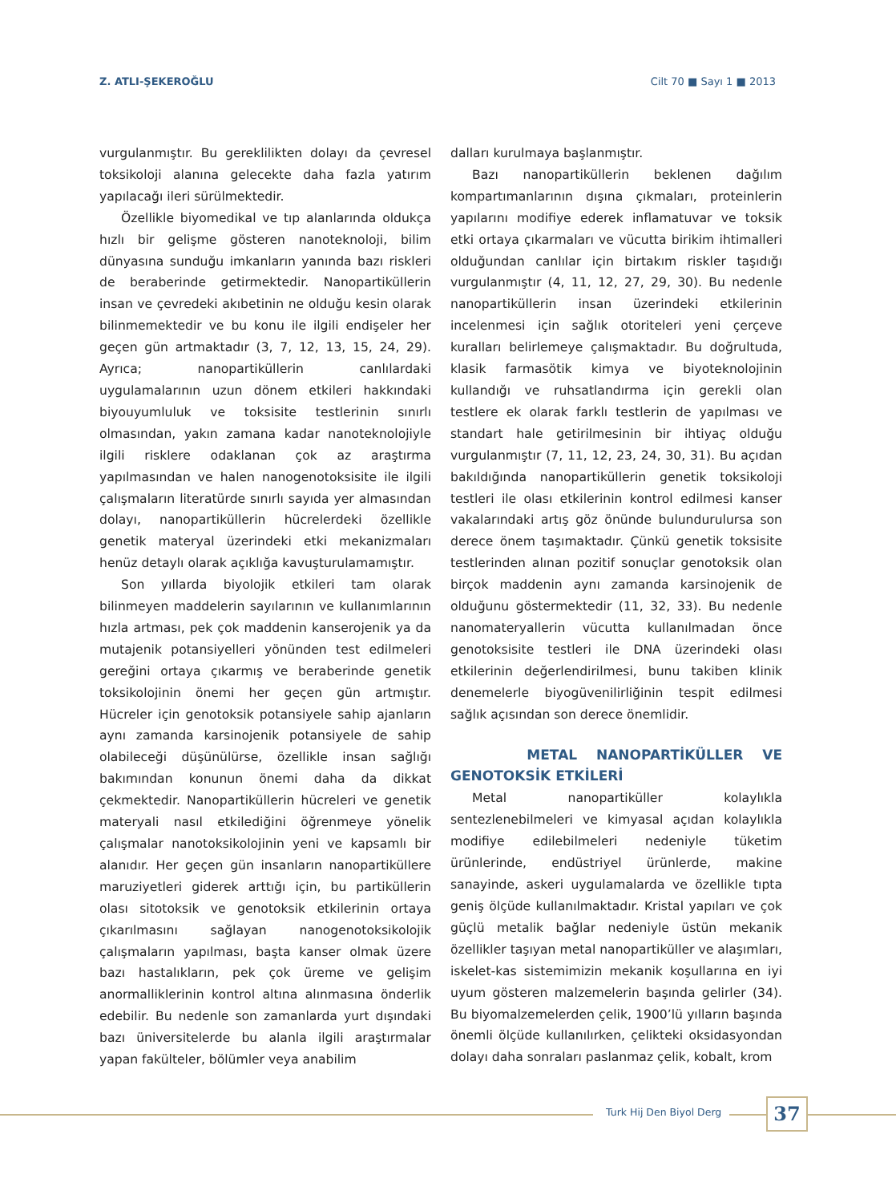Z. ATLI-ŞEKEROĞLU Cilt 70 ■ Sayı 1 ■ 2013
vurgulanmıştır. Bu gereklilikten dolayı da çevresel toksikoloji alanına gelecekte daha fazla yatırım yapılacağı ileri sürülmektedir.
Özellikle biyomedikal ve tıp alanlarında oldukça hızlı bir gelişme gösteren nanoteknoloji, bilim dünyasına sunduğu imkanların yanında bazı riskleri de beraberinde getirmektedir. Nanopartiküllerin insan ve çevredeki akıbetinin ne olduğu kesin olarak bilinmemektedir ve bu konu ile ilgili endişeler her geçen gün artmaktadır (3, 7, 12, 13, 15, 24, 29). Ayrıca; nanopartiküllerin canlılardaki uygulamalarının uzun dönem etkileri hakkındaki biyouyumluluk ve toksisite testlerinin sınırlı olmasından, yakın zamana kadar nanoteknolojiyle ilgili risklere odaklanan çok az araştırma yapılmasından ve halen nanogenotoksisite ile ilgili çalışmaların literatürde sınırlı sayıda yer almasından dolayı, nanopartiküllerin hücrelerdeki özellikle genetik materyal üzerindeki etki mekanizmaları henüz detaylı olarak açıklığa kavuşturulamamıştır.
Son yıllarda biyolojik etkileri tam olarak bilinmeyen maddelerin sayılarının ve kullanımlarının hızla artması, pek çok maddenin kanserojenik ya da mutajenik potansiyelleri yönünden test edilmeleri gereğini ortaya çıkarmış ve beraberinde genetik toksikolojinin önemi her geçen gün artmıştır. Hücreler için genotoksik potansiyele sahip ajanların aynı zamanda karsinojenik potansiyele de sahip olabileceği düşünülürse, özellikle insan sağlığı bakımından konunun önemi daha da dikkat çekmektedir. Nanopartiküllerin hücreleri ve genetik materyali nasıl etkilediğini öğrenmeye yönelik çalışmalar nanotoksikolojinin yeni ve kapsamlı bir alanıdır. Her geçen gün insanların nanopartiküllere maruziyetleri giderek arttığı için, bu partiküllerin olası sitotoksik ve genotoksik etkilerinin ortaya çıkarılmasını sağlayan nanogenotoksikolojik çalışmaların yapılması, başta kanser olmak üzere bazı hastalıkların, pek çok üreme ve gelişim anormalliklerinin kontrol altına alınmasına önderlik edebilir. Bu nedenle son zamanlarda yurt dışındaki bazı üniversitelerde bu alanla ilgili araştırmalar yapan fakülteler, bölümler veya anabilim
dalları kurulmaya başlanmıştır.
Bazı nanopartiküllerin beklenen dağılım kompartımanlarının dışına çıkmaları, proteinlerin yapılarını modifiye ederek inflamatuvar ve toksik etki ortaya çıkarmaları ve vücutta birikim ihtimalleri olduğundan canlılar için birtakım riskler taşıdığı vurgulanmıştır (4, 11, 12, 27, 29, 30). Bu nedenle nanopartiküllerin insan üzerindeki etkilerinin incelenmesi için sağlık otoriteleri yeni çerçeve kuralları belirlemeye çalışmaktadır. Bu doğrultuda, klasik farmasötik kimya ve biyoteknolojinin kullandığı ve ruhsatlandırma için gerekli olan testlere ek olarak farklı testlerin de yapılması ve standart hale getirilmesinin bir ihtiyaç olduğu vurgulanmıştır (7, 11, 12, 23, 24, 30, 31). Bu açıdan bakıldığında nanopartiküllerin genetik toksikoloji testleri ile olası etkilerinin kontrol edilmesi kanser vakalarındaki artış göz önünde bulundurulursa son derece önem taşımaktadır. Çünkü genetik toksisite testlerinden alınan pozitif sonuçlar genotoksik olan birçok maddenin aynı zamanda karsinojenik de olduğunu göstermektedir (11, 32, 33). Bu nedenle nanomateryallerin vücutta kullanılmadan önce genotoksisite testleri ile DNA üzerindeki olası etkilerinin değerlendirilmesi, bunu takiben klinik denemelerle biyogüvenilirliğinin tespit edilmesi sağlık açısından son derece önemlidir.
METAL NANOPARTİKÜLLER VE GENOTOKSİK ETKİLERİ
Metal nanopartiküller kolaylıkla sentezlenebilmeleri ve kimyasal açıdan kolaylıkla modifiye edilebilmeleri nedeniyle tüketim ürünlerinde, endüstriyel ürünlerde, makine sanayinde, askeri uygulamalarda ve özellikle tıpta geniş ölçüde kullanılmaktadır. Kristal yapıları ve çok güçlü metalik bağlar nedeniyle üstün mekanik özellikler taşıyan metal nanopartiküller ve alaşımları, iskelet-kas sistemimizin mekanik koşullarına en iyi uyum gösteren malzemelerin başında gelirler (34). Bu biyomalzemelerden çelik, 1900’lü yılların başında önemli ölçüde kullanılırken, çelikteki oksidasyondan dolayı daha sonraları paslanmaz çelik, kobalt, krom
Turk Hij Den Biyol Derg 37